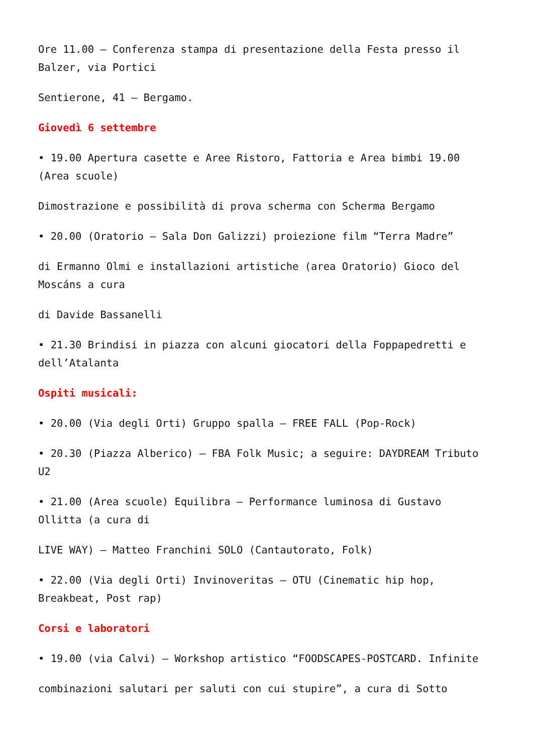Ore 11.00 – Conferenza stampa di presentazione della Festa presso il Balzer, via Portici
Sentierone, 41 – Bergamo.
Giovedì 6 settembre
• 19.00 Apertura casette e Aree Ristoro, Fattoria e Area bimbi 19.00 (Area scuole)
Dimostrazione e possibilità di prova scherma con Scherma Bergamo
• 20.00 (Oratorio – Sala Don Galizzi) proiezione film “Terra Madre”
di Ermanno Olmi e installazioni artistiche (area Oratorio) Gioco del Moscáns a cura
di Davide Bassanelli
• 21.30 Brindisi in piazza con alcuni giocatori della Foppapedretti e dell’Atalanta
Ospiti musicali:
• 20.00 (Via degli Orti) Gruppo spalla – FREE FALL (Pop-Rock)
• 20.30 (Piazza Alberico) – FBA Folk Music; a seguire: DAYDREAM Tributo U2
• 21.00 (Area scuole) Equilibra – Performance luminosa di Gustavo Ollitta (a cura di
LIVE WAY) – Matteo Franchini SOLO (Cantautorato, Folk)
• 22.00 (Via degli Orti) Invinoveritas – OTU (Cinematic hip hop, Breakbeat, Post rap)
Corsi e laboratori
• 19.00 (via Calvi) – Workshop artistico “FOODSCAPES-POSTCARD. Infinite
combinazioni salutari per saluti con cui stupire”, a cura di Sotto